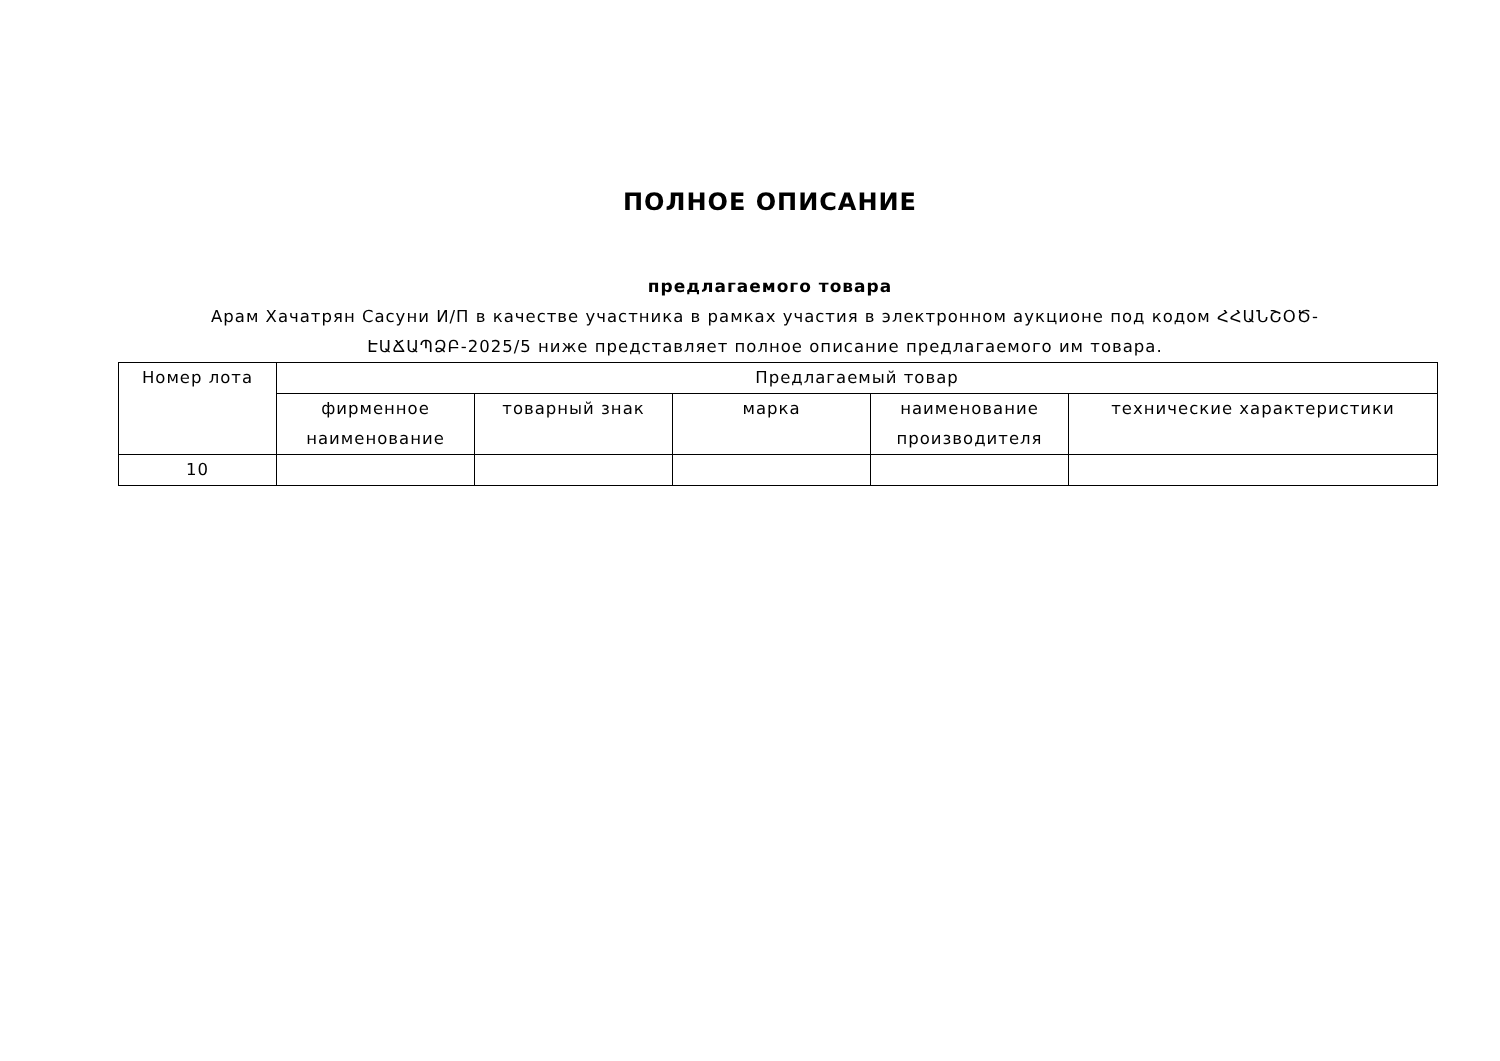ПОЛНОЕ ОПИСАНИЕ
предлагаемого товара
Арам Хачатрян Сасуни И/П в качестве участника в рамках участия в электронном аукционе под кодом ՀՀԱՆՇՕԾ-ԷԱՃԱՊՁԲ-2025/5 ниже представляет полное описание предлагаемого им товара.
| Номер лота | Предлагаемый товар | | | | |
| --- | --- | --- | --- | --- | --- |
| | фирменное наименование | товарный знак | марка | наименование производителя | технические характеристики |
| 10 | | | | | |